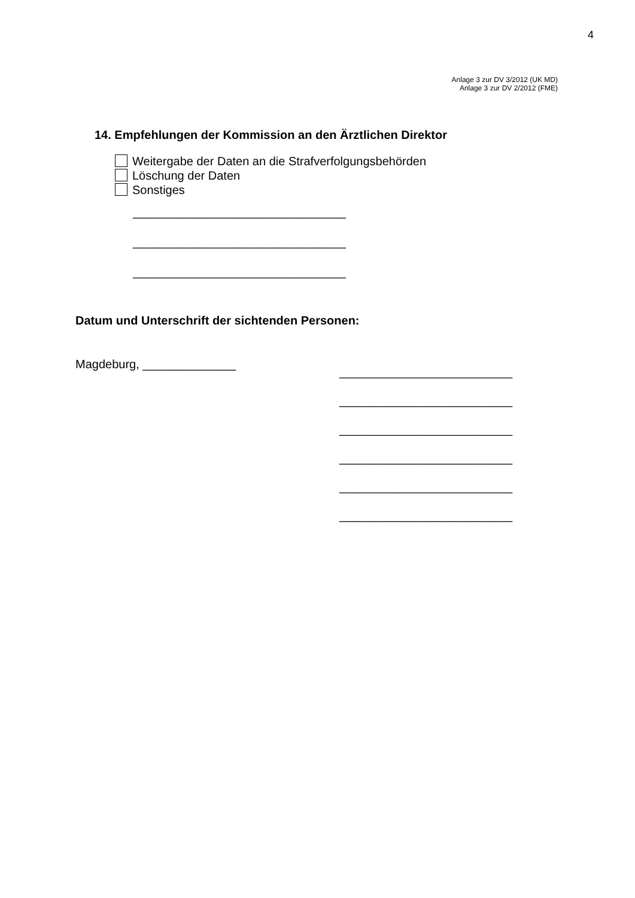4
Anlage 3 zur DV 3/2012 (UK MD)
Anlage 3 zur DV 2/2012 (FME)
14. Empfehlungen der Kommission an den Ärztlichen Direktor
Weitergabe der Daten an die Strafverfolgungsbehörden
Löschung der Daten
Sonstiges
________________________________
________________________________
________________________________
Datum und Unterschrift der sichtenden Personen:
Magdeburg, ______________
__________________________
__________________________
__________________________
__________________________
__________________________
__________________________